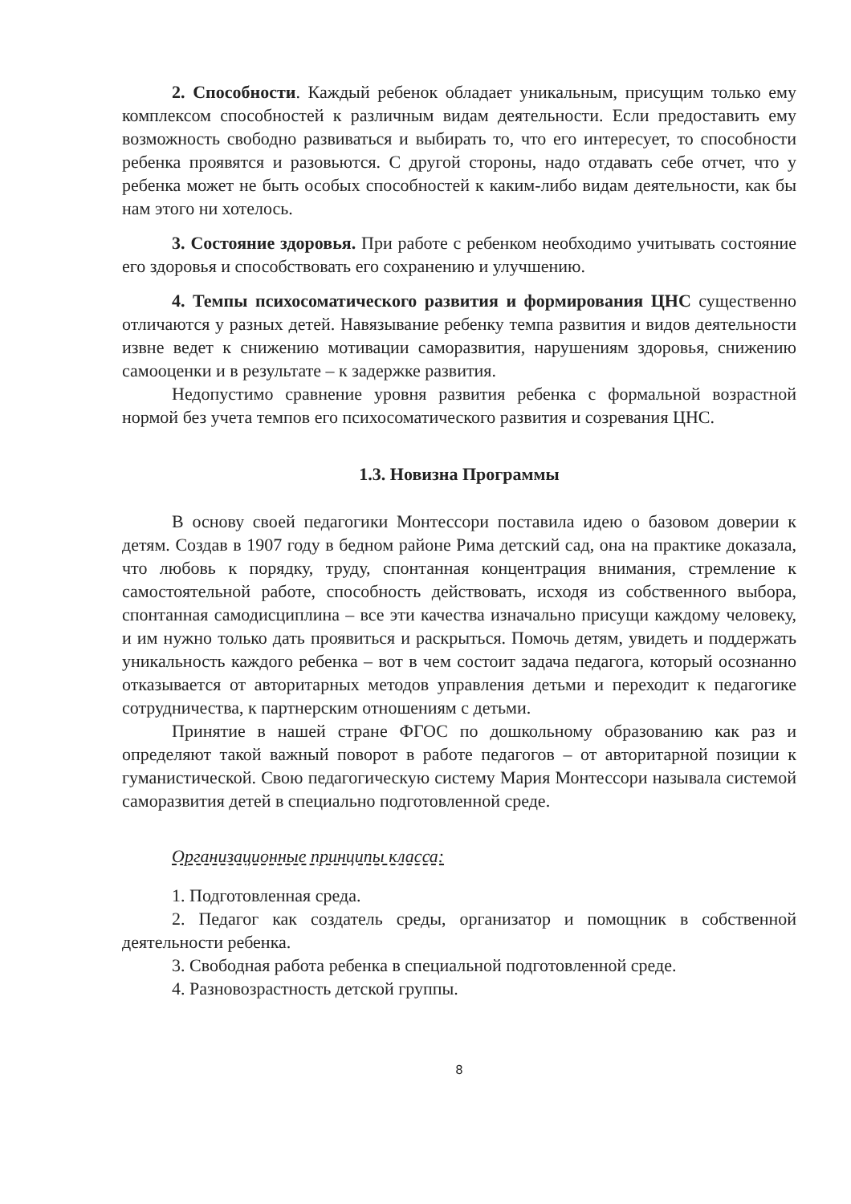2. Способности. Каждый ребенок обладает уникальным, присущим только ему комплексом способностей к различным видам деятельности. Если предоставить ему возможность свободно развиваться и выбирать то, что его интересует, то способности ребенка проявятся и разовьются. С другой стороны, надо отдавать себе отчет, что у ребенка может не быть особых способностей к каким-либо видам деятельности, как бы нам этого ни хотелось.
3. Состояние здоровья. При работе с ребенком необходимо учитывать состояние его здоровья и способствовать его сохранению и улучшению.
4. Темпы психосоматического развития и формирования ЦНС существенно отличаются у разных детей. Навязывание ребенку темпа развития и видов деятельности извне ведет к снижению мотивации саморазвития, нарушениям здоровья, снижению самооценки и в результате – к задержке развития.
Недопустимо сравнение уровня развития ребенка с формальной возрастной нормой без учета темпов его психосоматического развития и созревания ЦНС.
1.3. Новизна Программы
В основу своей педагогики Монтессори поставила идею о базовом доверии к детям. Создав в 1907 году в бедном районе Рима детский сад, она на практике доказала, что любовь к порядку, труду, спонтанная концентрация внимания, стремление к самостоятельной работе, способность действовать, исходя из собственного выбора, спонтанная самодисциплина – все эти качества изначально присущи каждому человеку, и им нужно только дать проявиться и раскрыться. Помочь детям, увидеть и поддержать уникальность каждого ребенка – вот в чем состоит задача педагога, который осознанно отказывается от авторитарных методов управления детьми и переходит к педагогике сотрудничества, к партнерским отношениям с детьми.
Принятие в нашей стране ФГОС по дошкольному образованию как раз и определяют такой важный поворот в работе педагогов – от авторитарной позиции к гуманистической. Свою педагогическую систему Мария Монтессори называла системой саморазвития детей в специально подготовленной среде.
Организационные принципы класса:
1. Подготовленная среда.
2. Педагог как создатель среды, организатор и помощник в собственной деятельности ребенка.
3. Свободная работа ребенка в специальной подготовленной среде.
4. Разновозрастность детской группы.
8